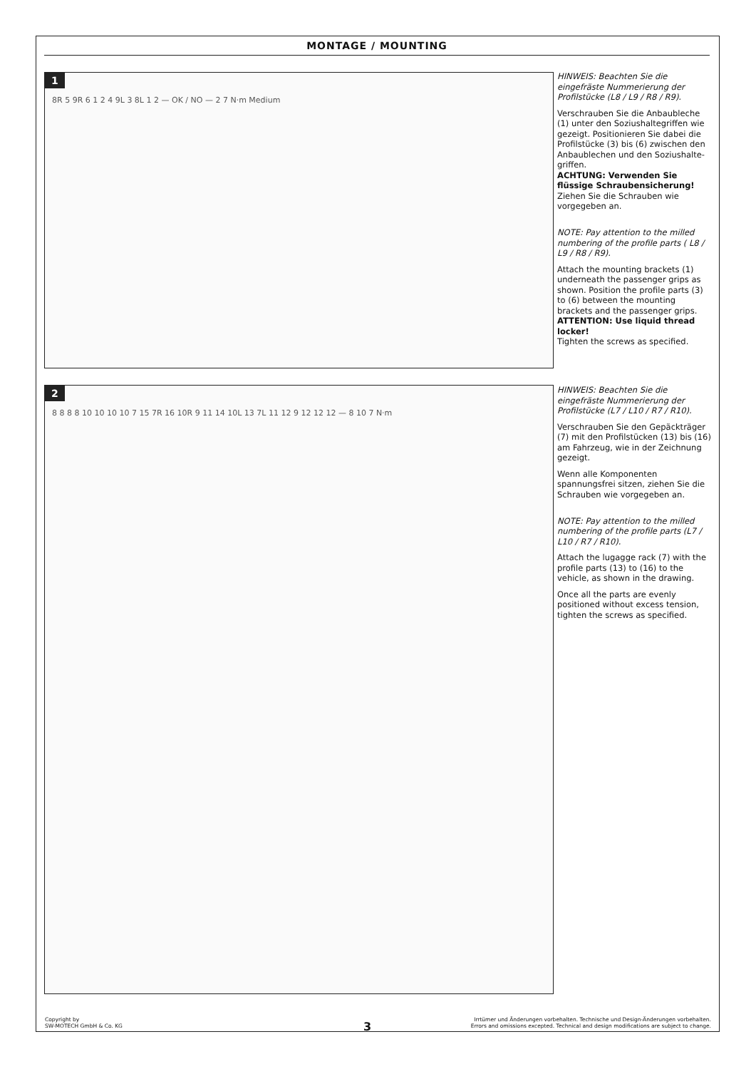MONTAGE / MOUNTING
1
8R 5 9R 6 1 2 4 9L 3 8L 1 2 — OK / NO — 2 7 N·m Medium
HINWEIS: Beachten Sie die eingefräste Nummerierung der Profilstücke (L8 / L9 / R8 / R9).
Verschrauben Sie die Anbaubleche (1) unter den Soziushaltegriffen wie gezeigt. Positionieren Sie dabei die Profilstücke (3) bis (6) zwischen den Anbaublechen und den Soziushalte-griffen.
ACHTUNG: Verwenden Sie flüssige Schraubensicherung!
Ziehen Sie die Schrauben wie vorgegeben an.
NOTE: Pay attention to the milled numbering of the profile parts ( L8 / L9 / R8 / R9).
Attach the mounting brackets (1) underneath the passenger grips as shown. Position the profile parts (3) to (6) between the mounting brackets and the passenger grips.
ATTENTION: Use liquid thread locker!
Tighten the screws as specified.
2
8 8 8 8 10 10 10 10 7 15 7R 16 10R 9 11 14 10L 13 7L 11 12 9 12 12 12 — 8 10 7 N·m
HINWEIS: Beachten Sie die eingefräste Nummerierung der Profilstücke (L7 / L10 / R7 / R10).
Verschrauben Sie den Gepäckträger (7) mit den Profilstücken (13) bis (16) am Fahrzeug, wie in der Zeichnung gezeigt.
Wenn alle Komponenten spannungsfrei sitzen, ziehen Sie die Schrauben wie vorgegeben an.
NOTE: Pay attention to the milled numbering of the profile parts (L7 / L10 / R7 / R10).
Attach the lugagge rack (7) with the profile parts (13) to (16) to the vehicle, as shown in the drawing.
Once all the parts are evenly positioned without excess tension, tighten the screws as specified.
Copyright by
SW-MOTECH GmbH & Co. KG
3
Irrtümer und Änderungen vorbehalten. Technische und Design-Änderungen vorbehalten.
Errors and omissions excepted. Technical and design modifications are subject to change.